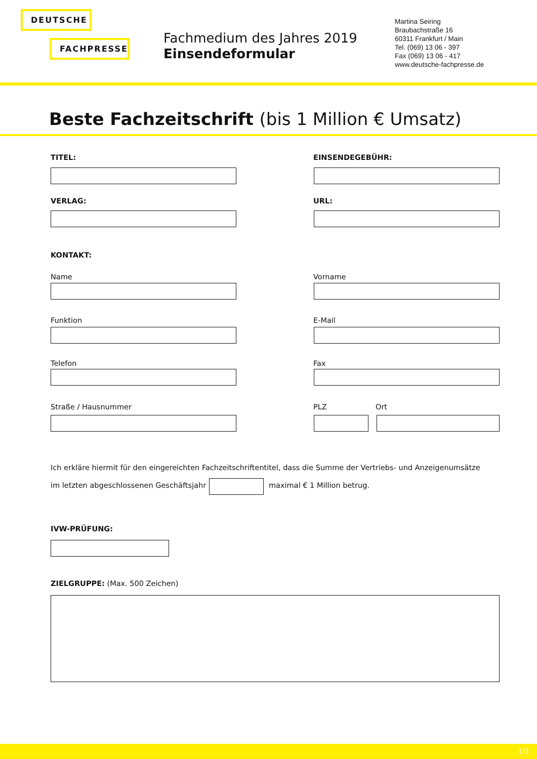DEUTSCHE
FACHPRESSE
Fachmedium des Jahres 2019
Einsendeformular
Martina Seiring
Braubachstraße 16
60311 Frankfurt / Main
Tel. (069) 13 06 - 397
Fax (069) 13 06 - 417
www.deutsche-fachpresse.de
Beste Fachzeitschrift (bis 1 Million € Umsatz)
TITEL: EINSENDEGEBÜHR:
VERLAG: URL:
KONTAKT:
Name Vorname
Funktion E-Mail
Telefon Fax
Straße / Hausnummer PLZ Ort
Ich erkläre hiermit für den eingereichten Fachzeitschriftentitel, dass die Summe der Vertriebs- und Anzeigenumsätze
im letzten abgeschlossenen Geschäftsjahr
maximal € 1 Million betrug.
IVW-PRÜFUNG:
ZIELGRUPPE: (Max. 500 Zeichen)
1/3